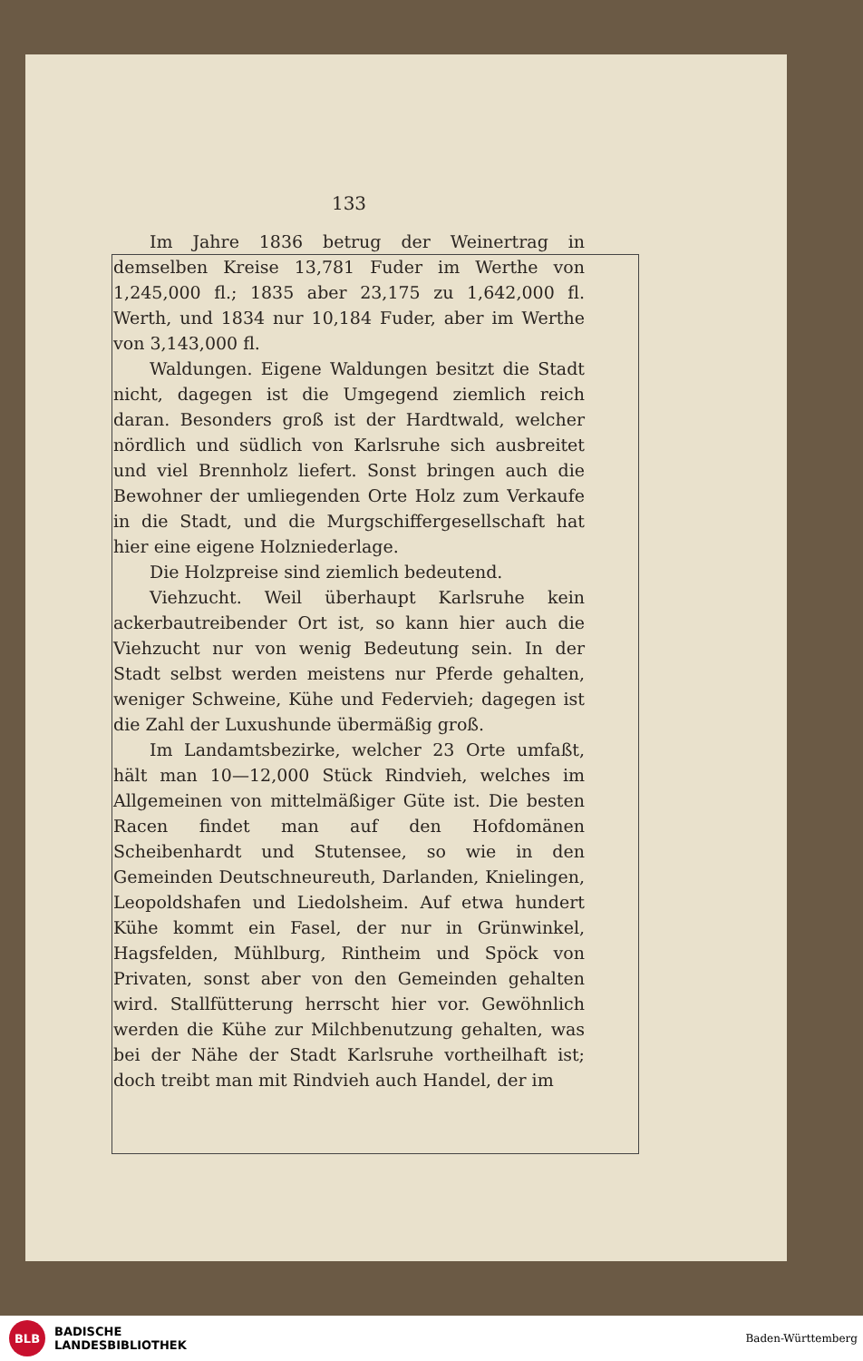133
Im Jahre 1836 betrug der Weinertrag in demselben Kreise 13,781 Fuder im Werthe von 1,245,000 fl.; 1835 aber 23,175 zu 1,642,000 fl. Werth, und 1834 nur 10,184 Fuder, aber im Werthe von 3,143,000 fl.
Waldungen. Eigene Waldungen besitzt die Stadt nicht, dagegen ist die Umgegend ziemlich reich daran. Besonders groß ist der Hardtwald, welcher nördlich und südlich von Karlsruhe sich ausbreitet und viel Brennholz liefert. Sonst bringen auch die Bewohner der umliegenden Orte Holz zum Verkaufe in die Stadt, und die Murgschiffergesellschaft hat hier eine eigene Holzniederlage.
Die Holzpreise sind ziemlich bedeutend.
Viehzucht. Weil überhaupt Karlsruhe kein ackerbautreibender Ort ist, so kann hier auch die Viehzucht nur von wenig Bedeutung sein. In der Stadt selbst werden meistens nur Pferde gehalten, weniger Schweine, Kühe und Federvieh; dagegen ist die Zahl der Luxushunde übermäßig groß.
Im Landamtsbezirke, welcher 23 Orte umfaßt, hält man 10—12,000 Stück Rindvieh, welches im Allgemeinen von mittelmäßiger Güte ist. Die besten Racen findet man auf den Hofdomänen Scheibenhardt und Stutensee, so wie in den Gemeinden Deutschneureuth, Darlanden, Knielingen, Leopoldshafen und Liedolsheim. Auf etwa hundert Kühe kommt ein Fasel, der nur in Grünwinkel, Hagsfelden, Mühlburg, Rintheim und Spöck von Privaten, sonst aber von den Gemeinden gehalten wird. Stallfütterung herrscht hier vor. Gewöhnlich werden die Kühe zur Milchbenutzung gehalten, was bei der Nähe der Stadt Karlsruhe vortheilhaft ist; doch treibt man mit Rindvieh auch Handel, der im
BLB
BADISCHE
LANDESBIBLIOTHEK
Baden-Württemberg